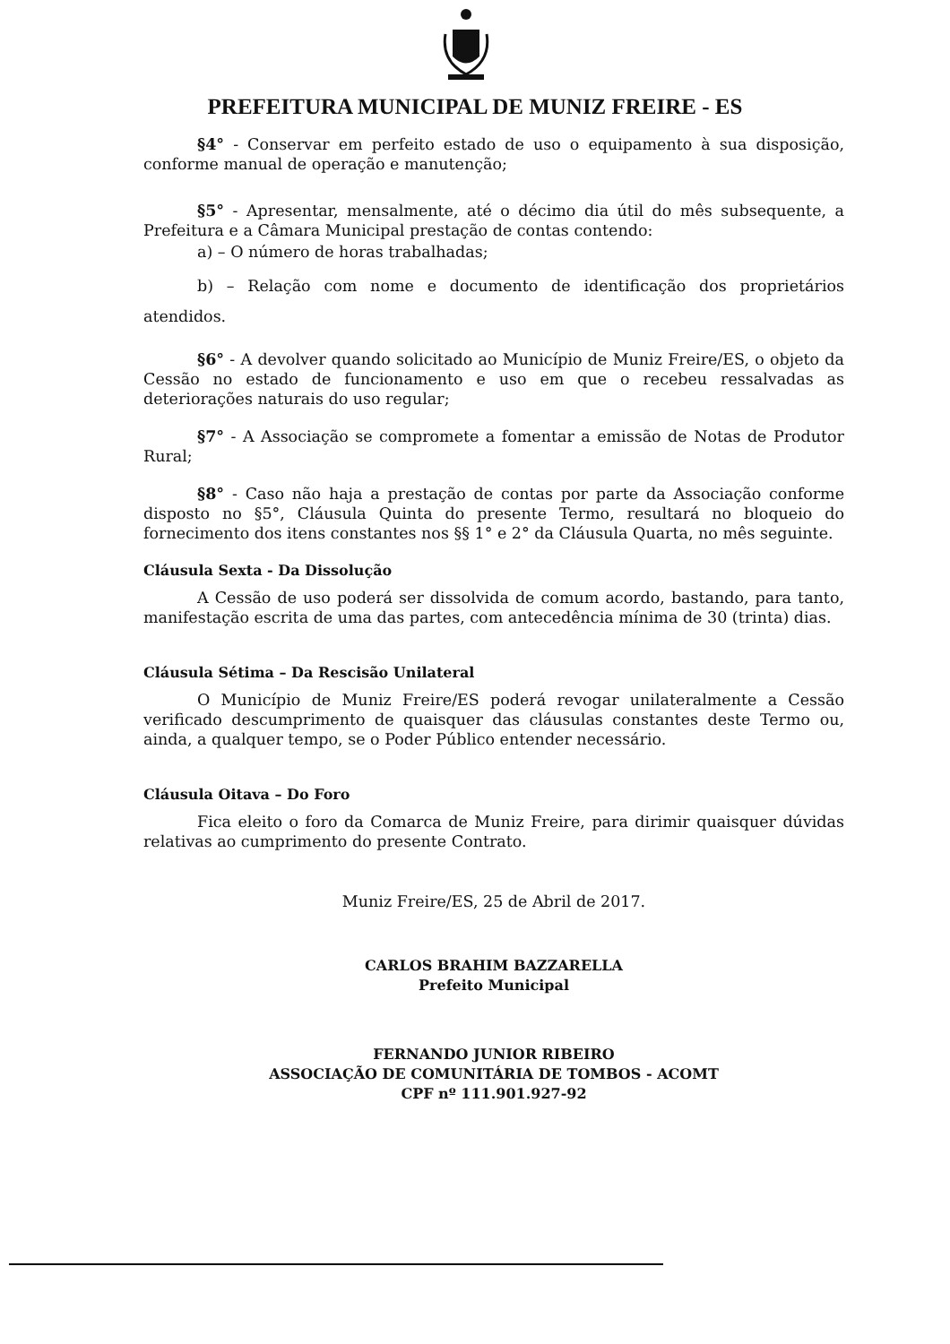PREFEITURA MUNICIPAL DE MUNIZ FREIRE - ES
§4° - Conservar em perfeito estado de uso o equipamento à sua disposição, conforme manual de operação e manutenção;
§5° - Apresentar, mensalmente, até o décimo dia útil do mês subsequente, a Prefeitura e a Câmara Municipal prestação de contas contendo:
a) – O número de horas trabalhadas;
b) – Relação com nome e documento de identificação dos proprietários atendidos.
§6° - A devolver quando solicitado ao Município de Muniz Freire/ES, o objeto da Cessão no estado de funcionamento e uso em que o recebeu ressalvadas as deteriorações naturais do uso regular;
§7° - A Associação se compromete a fomentar a emissão de Notas de Produtor Rural;
§8° - Caso não haja a prestação de contas por parte da Associação conforme disposto no §5°, Cláusula Quinta do presente Termo, resultará no bloqueio do fornecimento dos itens constantes nos §§ 1° e 2° da Cláusula Quarta, no mês seguinte.
Cláusula Sexta - Da Dissolução
A Cessão de uso poderá ser dissolvida de comum acordo, bastando, para tanto, manifestação escrita de uma das partes, com antecedência mínima de 30 (trinta) dias.
Cláusula Sétima – Da Rescisão Unilateral
O Município de Muniz Freire/ES poderá revogar unilateralmente a Cessão verificado descumprimento de quaisquer das cláusulas constantes deste Termo ou, ainda, a qualquer tempo, se o Poder Público entender necessário.
Cláusula Oitava – Do Foro
Fica eleito o foro da Comarca de Muniz Freire, para dirimir quaisquer dúvidas relativas ao cumprimento do presente Contrato.
Muniz Freire/ES, 25 de Abril de 2017.
CARLOS BRAHIM BAZZARELLA
Prefeito Municipal
FERNANDO JUNIOR RIBEIRO
ASSOCIAÇÃO DE COMUNITÁRIA DE TOMBOS - ACOMT
CPF nº 111.901.927-92